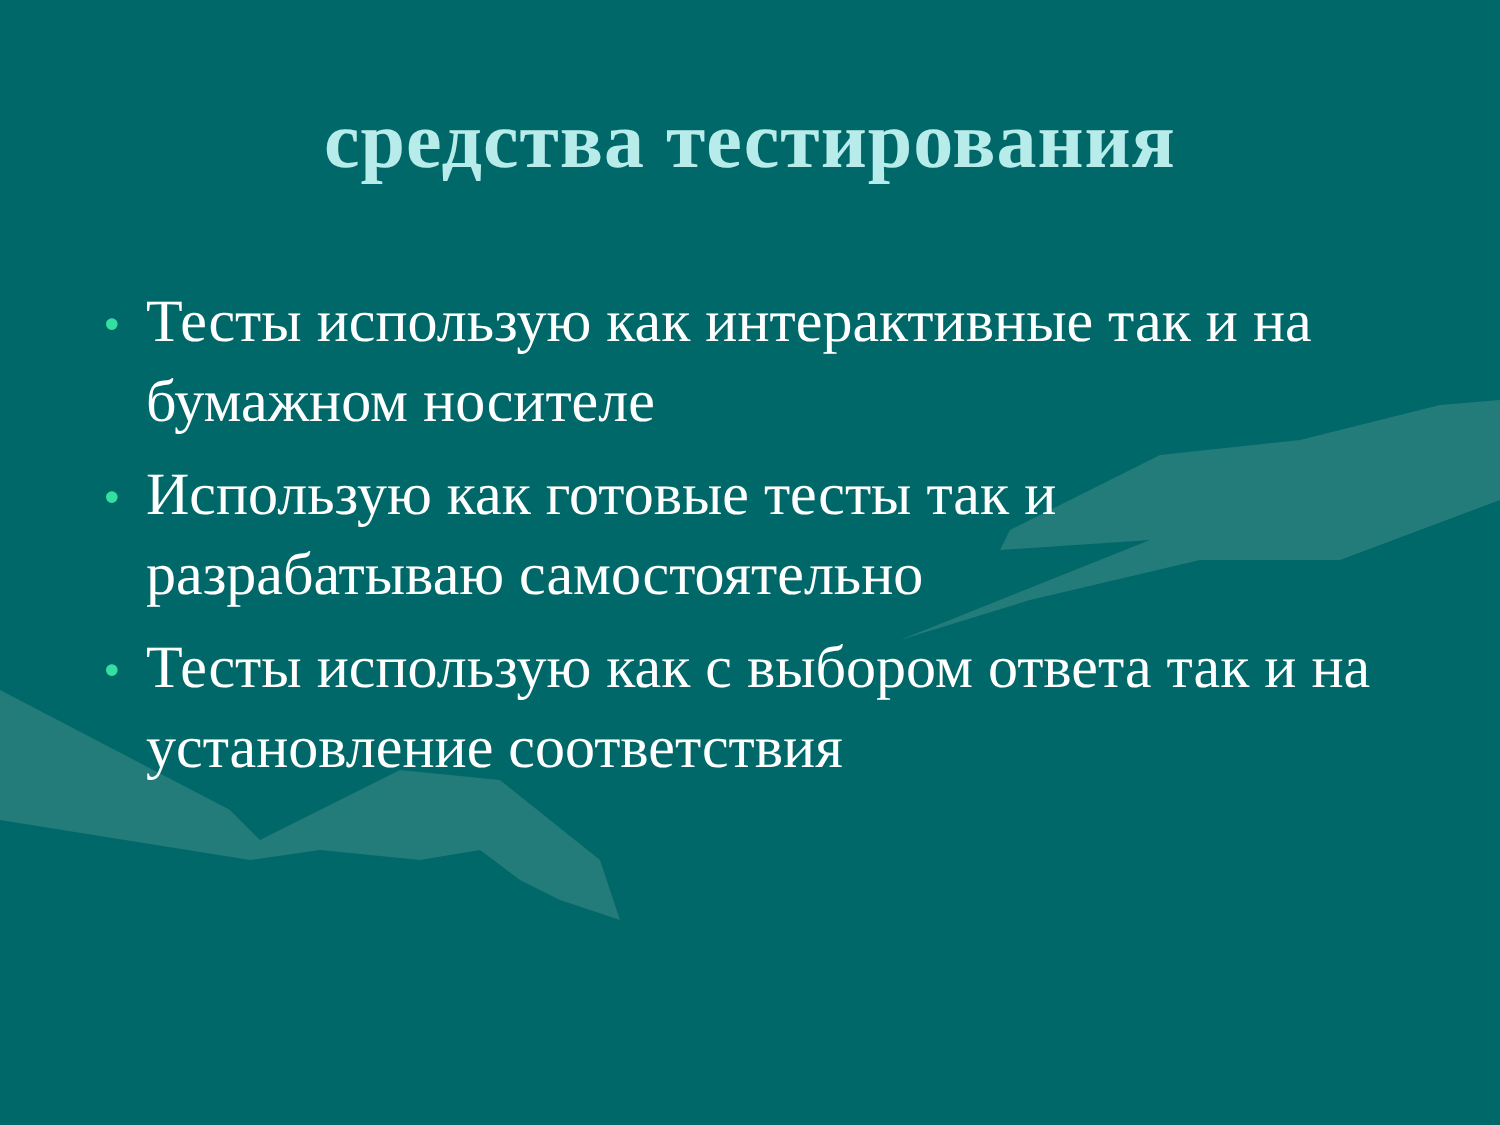средства тестирования
• Тесты использую как интерактивные так и на бумажном носителе
• Использую как готовые тесты так и разрабатываю самостоятельно
• Тесты использую как с выбором ответа так и на установление соответствия